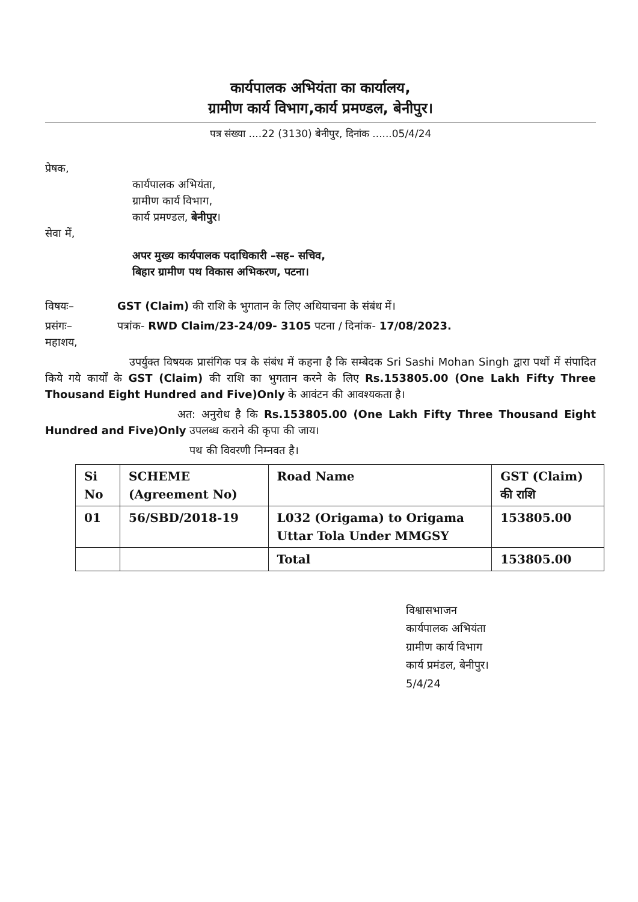कार्यपालक अभियंता का कार्यालय,
ग्रामीण कार्य विभाग,कार्य प्रमण्डल, बेनीपुर।
पत्र संख्या ....22 (3130) बेनीपुर, दिनांक ......05/4/24
प्रेषक,
कार्यपालक अभियंता,
ग्रामीण कार्य विभाग,
कार्य प्रमण्डल, बेनीपुर।
सेवा में,
अपर मुख्य कार्यपालक पदाधिकारी –सह– सचिव,
बिहार ग्रामीण पथ विकास अभिकरण, पटना।
विषयः– GST (Claim) की राशि के भुगतान के लिए अधियाचना के संबंध में।
प्रसंगः– पत्रांक- RWD Claim/23-24/09- 3105 पटना / दिनांक- 17/08/2023.
महाशय,
उपर्युक्त विषयक प्रासंगिक पत्र के संबंध में कहना है कि सम्बेदक Sri Sashi Mohan Singh द्वारा पथों में संपादित किये गये कार्यों के GST (Claim) की राशि का भुगतान करने के लिए Rs.153805.00 (One Lakh Fifty Three Thousand Eight Hundred and Five)Only के आवंटन की आवश्यकता है।
अत: अनुरोध है कि Rs.153805.00 (One Lakh Fifty Three Thousand Eight Hundred and Five)Only उपलब्ध कराने की कृपा की जाय।
पथ की विवरणी निम्नवत है।
| Si No | SCHEME (Agreement No) | Road Name | GST (Claim) की राशि |
| --- | --- | --- | --- |
| 01 | 56/SBD/2018-19 | L032 (Origama) to Origama Uttar Tola Under MMGSY | 153805.00 |
| | | Total | 153805.00 |
विश्वासभाजन
कार्यपालक अभियंता
ग्रामीण कार्य विभाग
कार्य प्रमंडल, बेनीपुर।
5/4/24